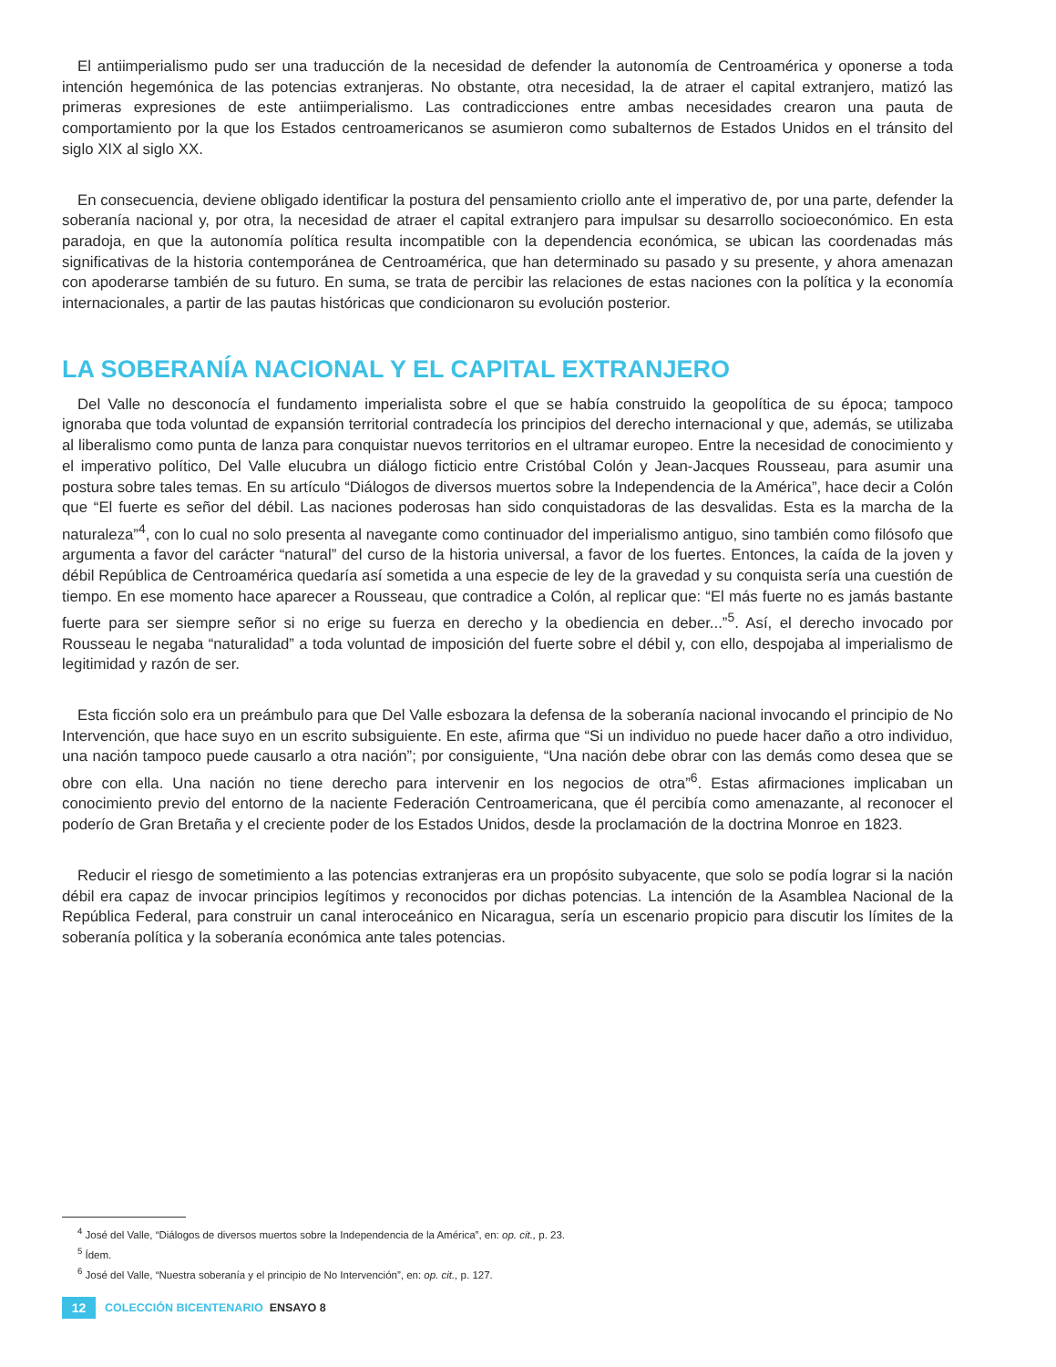El antiimperialismo pudo ser una traducción de la necesidad de defender la autonomía de Centroamérica y oponerse a toda intención hegemónica de las potencias extranjeras. No obstante, otra necesidad, la de atraer el capital extranjero, matizó las primeras expresiones de este antiimperialismo. Las contradicciones entre ambas necesidades crearon una pauta de comportamiento por la que los Estados centroamericanos se asumieron como subalternos de Estados Unidos en el tránsito del siglo XIX al siglo XX.
En consecuencia, deviene obligado identificar la postura del pensamiento criollo ante el imperativo de, por una parte, defender la soberanía nacional y, por otra, la necesidad de atraer el capital extranjero para impulsar su desarrollo socioeconómico. En esta paradoja, en que la autonomía política resulta incompatible con la dependencia económica, se ubican las coordenadas más significativas de la historia contemporánea de Centroamérica, que han determinado su pasado y su presente, y ahora amenazan con apoderarse también de su futuro. En suma, se trata de percibir las relaciones de estas naciones con la política y la economía internacionales, a partir de las pautas históricas que condicionaron su evolución posterior.
LA SOBERANÍA NACIONAL Y EL CAPITAL EXTRANJERO
Del Valle no desconocía el fundamento imperialista sobre el que se había construido la geopolítica de su época; tampoco ignoraba que toda voluntad de expansión territorial contradecía los principios del derecho internacional y que, además, se utilizaba al liberalismo como punta de lanza para conquistar nuevos territorios en el ultramar europeo. Entre la necesidad de conocimiento y el imperativo político, Del Valle elucubra un diálogo ficticio entre Cristóbal Colón y Jean-Jacques Rousseau, para asumir una postura sobre tales temas. En su artículo “Diálogos de diversos muertos sobre la Independencia de la América”, hace decir a Colón que “El fuerte es señor del débil. Las naciones poderosas han sido conquistadoras de las desvalidas. Esta es la marcha de la naturaleza”<sup>4</sup>, con lo cual no solo presenta al navegante como continuador del imperialismo antiguo, sino también como filósofo que argumenta a favor del carácter “natural” del curso de la historia universal, a favor de los fuertes. Entonces, la caída de la joven y débil República de Centroamérica quedaría así sometida a una especie de ley de la gravedad y su conquista sería una cuestión de tiempo. En ese momento hace aparecer a Rousseau, que contradice a Colón, al replicar que: “El más fuerte no es jamás bastante fuerte para ser siempre señor si no erige su fuerza en derecho y la obediencia en deber...”<sup>5</sup>. Así, el derecho invocado por Rousseau le negaba “naturalidad” a toda voluntad de imposición del fuerte sobre el débil y, con ello, despojaba al imperialismo de legitimidad y razón de ser.
Esta ficción solo era un preámbulo para que Del Valle esbozara la defensa de la soberanía nacional invocando el principio de No Intervención, que hace suyo en un escrito subsiguiente. En este, afirma que “Si un individuo no puede hacer daño a otro individuo, una nación tampoco puede causarlo a otra nación”; por consiguiente, “Una nación debe obrar con las demás como desea que se obre con ella. Una nación no tiene derecho para intervenir en los negocios de otra”<sup>6</sup>. Estas afirmaciones implicaban un conocimiento previo del entorno de la naciente Federación Centroamericana, que él percibía como amenazante, al reconocer el poderío de Gran Bretaña y el creciente poder de los Estados Unidos, desde la proclamación de la doctrina Monroe en 1823.
Reducir el riesgo de sometimiento a las potencias extranjeras era un propósito subyacente, que solo se podía lograr si la nación débil era capaz de invocar principios legítimos y reconocidos por dichas potencias. La intención de la Asamblea Nacional de la República Federal, para construir un canal interoceánico en Nicaragua, sería un escenario propicio para discutir los límites de la soberanía política y la soberanía económica ante tales potencias.
<sup>4</sup> José del Valle, “Diálogos de diversos muertos sobre la Independencia de la América”, en: op. cit., p. 23.
<sup>5</sup> Ídem.
<sup>6</sup> José del Valle, “Nuestra soberanía y el principio de No Intervención”, en: op. cit., p. 127.
12 COLECCIÓN BICENTENARIO ENSAYO 8